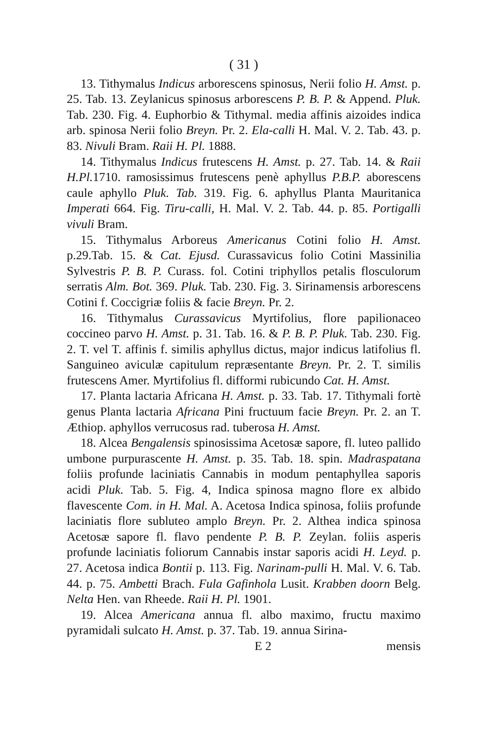( 31 )
13. Tithymalus Indicus arborescens spinosus, Nerii folio H. Amst. p. 25. Tab. 13. Zeylanicus spinosus arborescens P. B. P. & Append. Pluk. Tab. 230. Fig. 4. Euphorbio & Tithymal. media affinis aizoides indica arb. spinosa Nerii folio Breyn. Pr. 2. Ela-calli H. Mal. V. 2. Tab. 43. p. 83. Nivuli Bram. Raii H. Pl. 1888.
14. Tithymalus Indicus frutescens H. Amst. p. 27. Tab. 14. & Raii H.Pl. 1710. ramosissimus frutescens penè aphyllus P.B.P. aborescens caule aphyllo Pluk. Tab. 319. Fig. 6. aphyllus Planta Mauritanica Imperati 664. Fig. Tiru-calli, H. Mal. V. 2. Tab. 44. p. 85. Portigalli vivuli Bram.
15. Tithymalus Arboreus Americanus Cotini folio H. Amst. p.29.Tab. 15. & Cat. Ejusd. Curassavicus folio Cotini Massinilia Sylvestris P. B. P. Curass. fol. Cotini triphyllos petalis flosculorum serratis Alm. Bot. 369. Pluk. Tab. 230. Fig. 3. Sirinamensis arborescens Cotini f. Coccigriæ foliis & facie Breyn. Pr. 2.
16. Tithymalus Curassavicus Myrtifolius, flore papilionaceo coccineo parvo H. Amst. p. 31. Tab. 16. & P. B. P. Pluk. Tab. 230. Fig. 2. T. vel T. affinis f. similis aphyllus dictus, major indicus latifolius fl. Sanguineo aviculæ capitulum repræsentante Breyn. Pr. 2. T. similis frutescens Amer. Myrtifolius fl. difformi rubicundo Cat. H. Amst.
17. Planta lactaria Africana H. Amst. p. 33. Tab. 17. Tithymali fortè genus Planta lactaria Africana Pini fructuum facie Breyn. Pr. 2. an T. Æthiop. aphyllos verrucosus rad. tuberosa H. Amst.
18. Alcea Bengalensis spinosissima Acetosæ sapore, fl. luteo pallido umbone purpurascente H. Amst. p. 35. Tab. 18. spin. Madraspatana foliis profunde laciniatis Cannabis in modum pentaphyllea saporis acidi Pluk. Tab. 5. Fig. 4, Indica spinosa magno flore ex albido flavescente Com. in H. Mal. A. Acetosa Indica spinosa, foliis profunde laciniatis flore subluteo amplo Breyn. Pr. 2. Althea indica spinosa Acetosæ sapore fl. flavo pendente P. B. P. Zeylan. foliis asperis profunde laciniatis foliorum Cannabis instar saporis acidi H. Leyd. p. 27. Acetosa indica Bontii p. 113. Fig. Narinam-pulli H. Mal. V. 6. Tab. 44. p. 75. Ambetti Brach. Fula Gafinhola Lusit. Krabben doorn Belg. Nelta Hen. van Rheede. Raii H. Pl. 1901.
19. Alcea Americana annua fl. albo maximo, fructu maximo pyramidali sulcato H. Amst. p. 37. Tab. 19. annua Sirina-
E 2 mensis